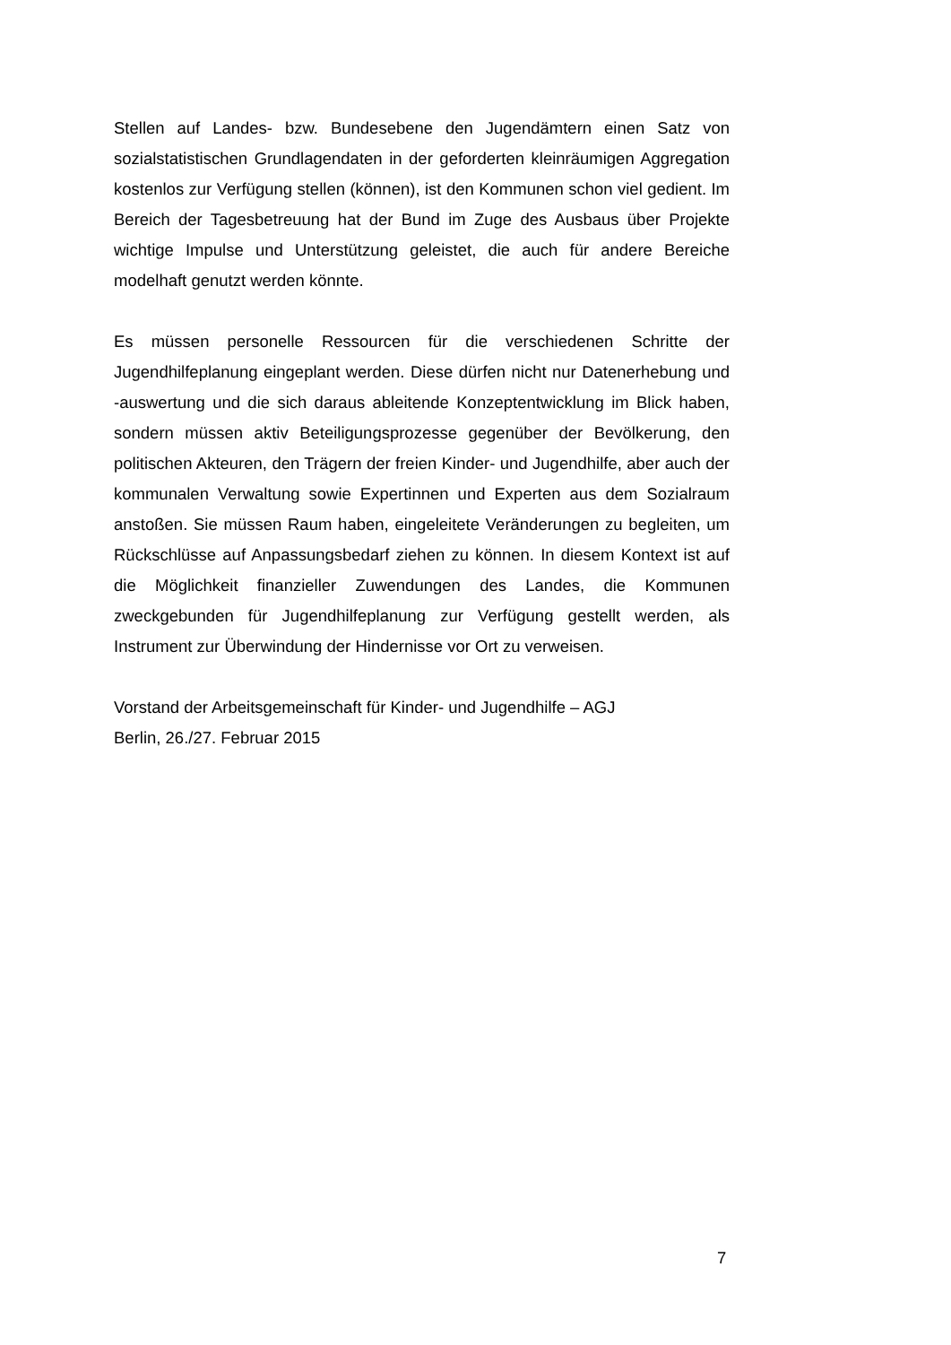Stellen auf Landes- bzw. Bundesebene den Jugendämtern einen Satz von sozialstatistischen Grundlagendaten in der geforderten kleinräumigen Aggregation kostenlos zur Verfügung stellen (können), ist den Kommunen schon viel gedient. Im Bereich der Tagesbetreuung hat der Bund im Zuge des Ausbaus über Projekte wichtige Impulse und Unterstützung geleistet, die auch für andere Bereiche modelhaft genutzt werden könnte.
Es müssen personelle Ressourcen für die verschiedenen Schritte der Jugendhilfeplanung eingeplant werden. Diese dürfen nicht nur Datenerhebung und -auswertung und die sich daraus ableitende Konzeptentwicklung im Blick haben, sondern müssen aktiv Beteiligungsprozesse gegenüber der Bevölkerung, den politischen Akteuren, den Trägern der freien Kinder- und Jugendhilfe, aber auch der kommunalen Verwaltung sowie Expertinnen und Experten aus dem Sozialraum anstoßen. Sie müssen Raum haben, eingeleitete Veränderungen zu begleiten, um Rückschlüsse auf Anpassungsbedarf ziehen zu können. In diesem Kontext ist auf die Möglichkeit finanzieller Zuwendungen des Landes, die Kommunen zweckgebunden für Jugendhilfeplanung zur Verfügung gestellt werden, als Instrument zur Überwindung der Hindernisse vor Ort zu verweisen.
Vorstand der Arbeitsgemeinschaft für Kinder- und Jugendhilfe – AGJ
Berlin, 26./27. Februar 2015
7